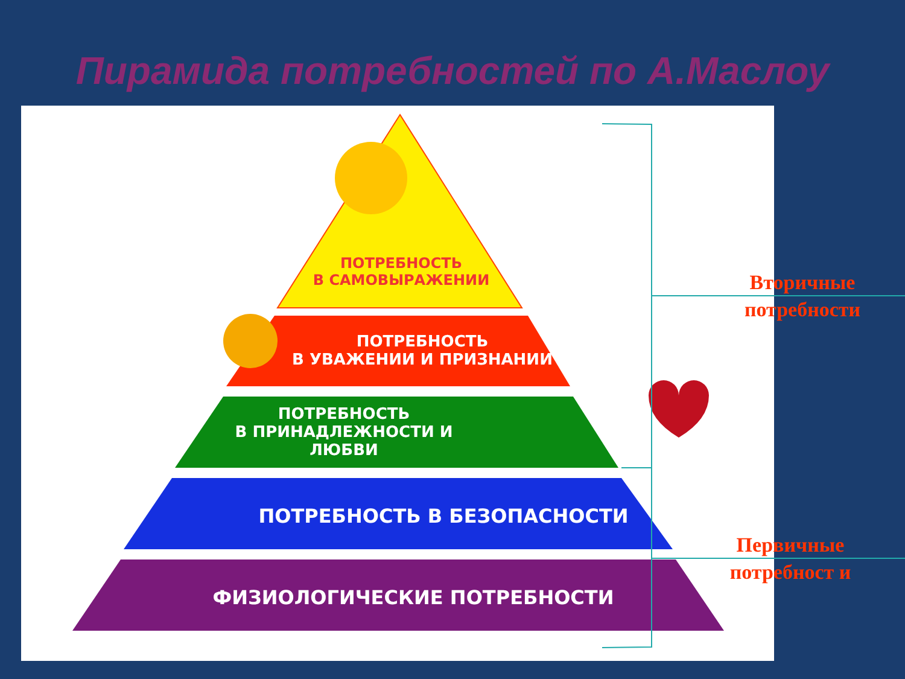Пирамида потребностей по А.Маслоу
ПОТРЕБНОСТЬ
В САМОВЫРАЖЕНИИ
ПОТРЕБНОСТЬ
В УВАЖЕНИИ И ПРИЗНАНИИ
ПОТРЕБНОСТЬ
В ПРИНАДЛЕЖНОСТИ И ЛЮБВИ
ПОТРЕБНОСТЬ В БЕЗОПАСНОСТИ
ФИЗИОЛОГИЧЕСКИЕ ПОТРЕБНОСТИ
Вторичные потребности
Первичные потребност и